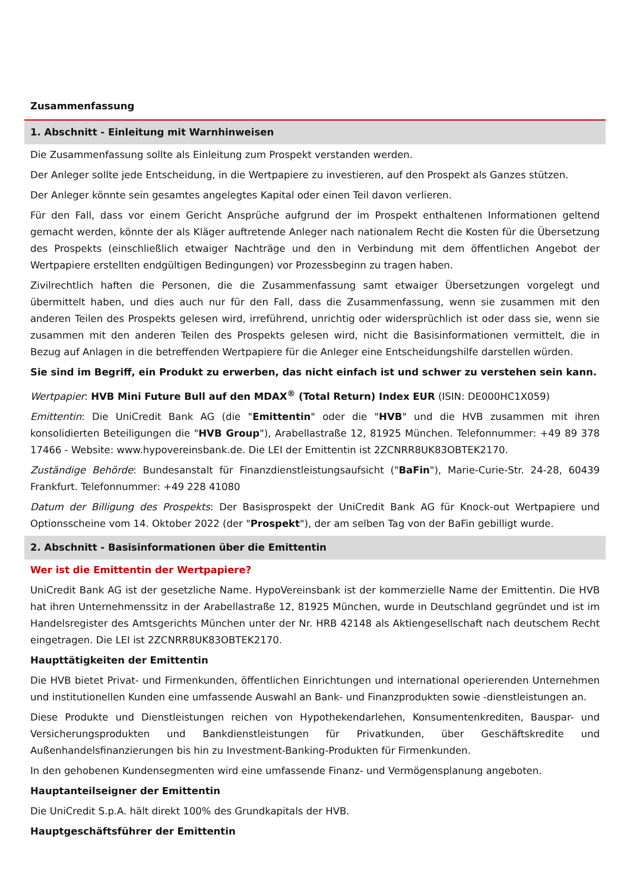Zusammenfassung
1. Abschnitt - Einleitung mit Warnhinweisen
Die Zusammenfassung sollte als Einleitung zum Prospekt verstanden werden.
Der Anleger sollte jede Entscheidung, in die Wertpapiere zu investieren, auf den Prospekt als Ganzes stützen.
Der Anleger könnte sein gesamtes angelegtes Kapital oder einen Teil davon verlieren.
Für den Fall, dass vor einem Gericht Ansprüche aufgrund der im Prospekt enthaltenen Informationen geltend gemacht werden, könnte der als Kläger auftretende Anleger nach nationalem Recht die Kosten für die Übersetzung des Prospekts (einschließlich etwaiger Nachträge und den in Verbindung mit dem öffentlichen Angebot der Wertpapiere erstellten endgültigen Bedingungen) vor Prozessbeginn zu tragen haben.
Zivilrechtlich haften die Personen, die die Zusammenfassung samt etwaiger Übersetzungen vorgelegt und übermittelt haben, und dies auch nur für den Fall, dass die Zusammenfassung, wenn sie zusammen mit den anderen Teilen des Prospekts gelesen wird, irreführend, unrichtig oder widersprüchlich ist oder dass sie, wenn sie zusammen mit den anderen Teilen des Prospekts gelesen wird, nicht die Basisinformationen vermittelt, die in Bezug auf Anlagen in die betreffenden Wertpapiere für die Anleger eine Entscheidungshilfe darstellen würden.
Sie sind im Begriff, ein Produkt zu erwerben, das nicht einfach ist und schwer zu verstehen sein kann.
Wertpapier: HVB Mini Future Bull auf den MDAX<sup>®</sup> (Total Return) Index EUR (ISIN: DE000HC1X059)
Emittentin: Die UniCredit Bank AG (die "Emittentin" oder die "HVB" und die HVB zusammen mit ihren konsolidierten Beteiligungen die "HVB Group"), Arabellastraße 12, 81925 München. Telefonnummer: +49 89 378 17466 - Website: www.hypovereinsbank.de. Die LEI der Emittentin ist 2ZCNRR8UK83OBTEK2170.
Zuständige Behörde: Bundesanstalt für Finanzdienstleistungsaufsicht ("BaFin"), Marie-Curie-Str. 24-28, 60439 Frankfurt. Telefonnummer: +49 228 41080
Datum der Billigung des Prospekts: Der Basisprospekt der UniCredit Bank AG für Knock-out Wertpapiere und Optionsscheine vom 14. Oktober 2022 (der "Prospekt"), der am selben Tag von der BaFin gebilligt wurde.
2. Abschnitt - Basisinformationen über die Emittentin
Wer ist die Emittentin der Wertpapiere?
UniCredit Bank AG ist der gesetzliche Name. HypoVereinsbank ist der kommerzielle Name der Emittentin. Die HVB hat ihren Unternehmenssitz in der Arabellastraße 12, 81925 München, wurde in Deutschland gegründet und ist im Handelsregister des Amtsgerichts München unter der Nr. HRB 42148 als Aktiengesellschaft nach deutschem Recht eingetragen. Die LEI ist 2ZCNRR8UK83OBTEK2170.
Haupttätigkeiten der Emittentin
Die HVB bietet Privat- und Firmenkunden, öffentlichen Einrichtungen und international operierenden Unternehmen und institutionellen Kunden eine umfassende Auswahl an Bank- und Finanzprodukten sowie -dienstleistungen an.
Diese Produkte und Dienstleistungen reichen von Hypothekendarlehen, Konsumentenkrediten, Bauspar- und Versicherungsprodukten und Bankdienstleistungen für Privatkunden, über Geschäftskredite und Außenhandelsfinanzierungen bis hin zu Investment-Banking-Produkten für Firmenkunden.
In den gehobenen Kundensegmenten wird eine umfassende Finanz- und Vermögensplanung angeboten.
Hauptanteilseigner der Emittentin
Die UniCredit S.p.A. hält direkt 100% des Grundkapitals der HVB.
Hauptgeschäftsführer der Emittentin